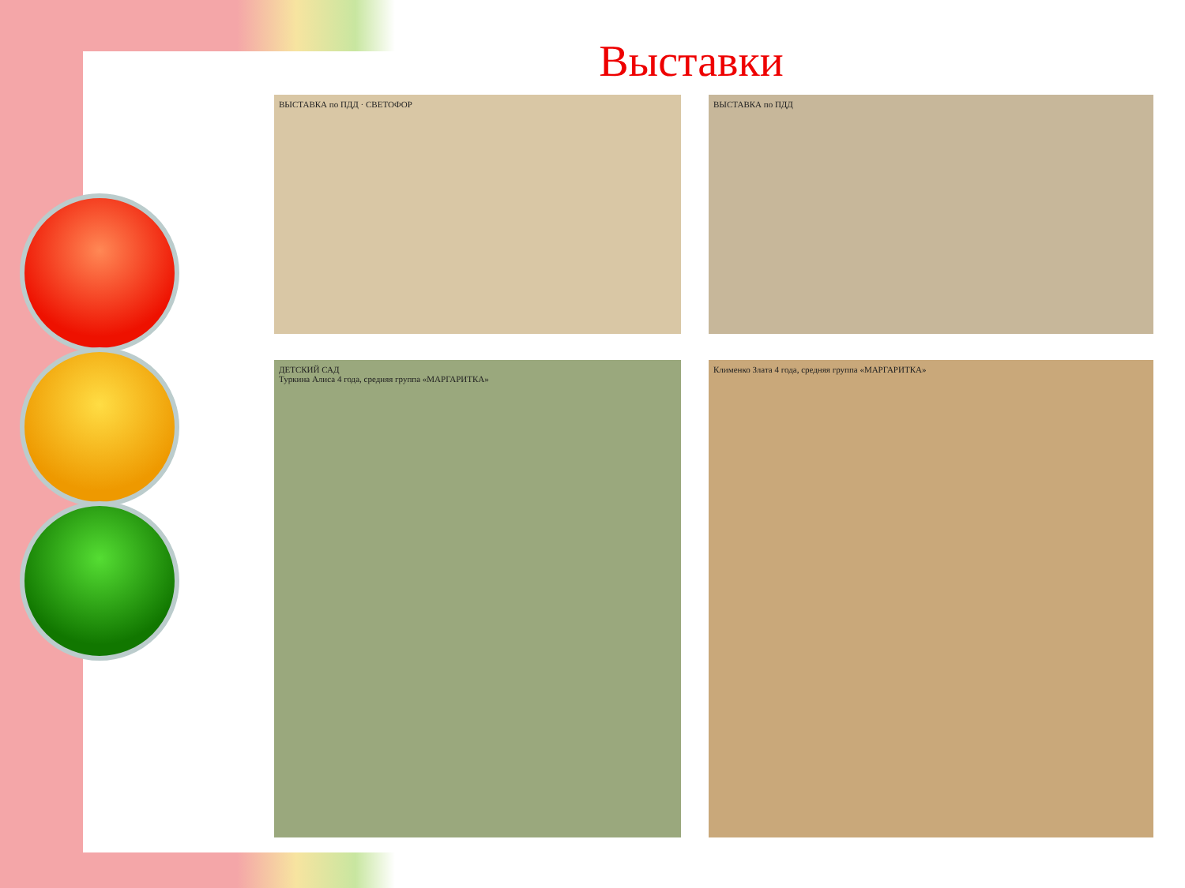Выставки
ВЫСТАВКА по ПДД · СВЕТОФОР
ВЫСТАВКА по ПДД
ДЕТСКИЙ САД
Туркина Алиса 4 года, средняя группа «МАРГАРИТКА»
Клименко Злата 4 года, средняя группа «МАРГАРИТКА»